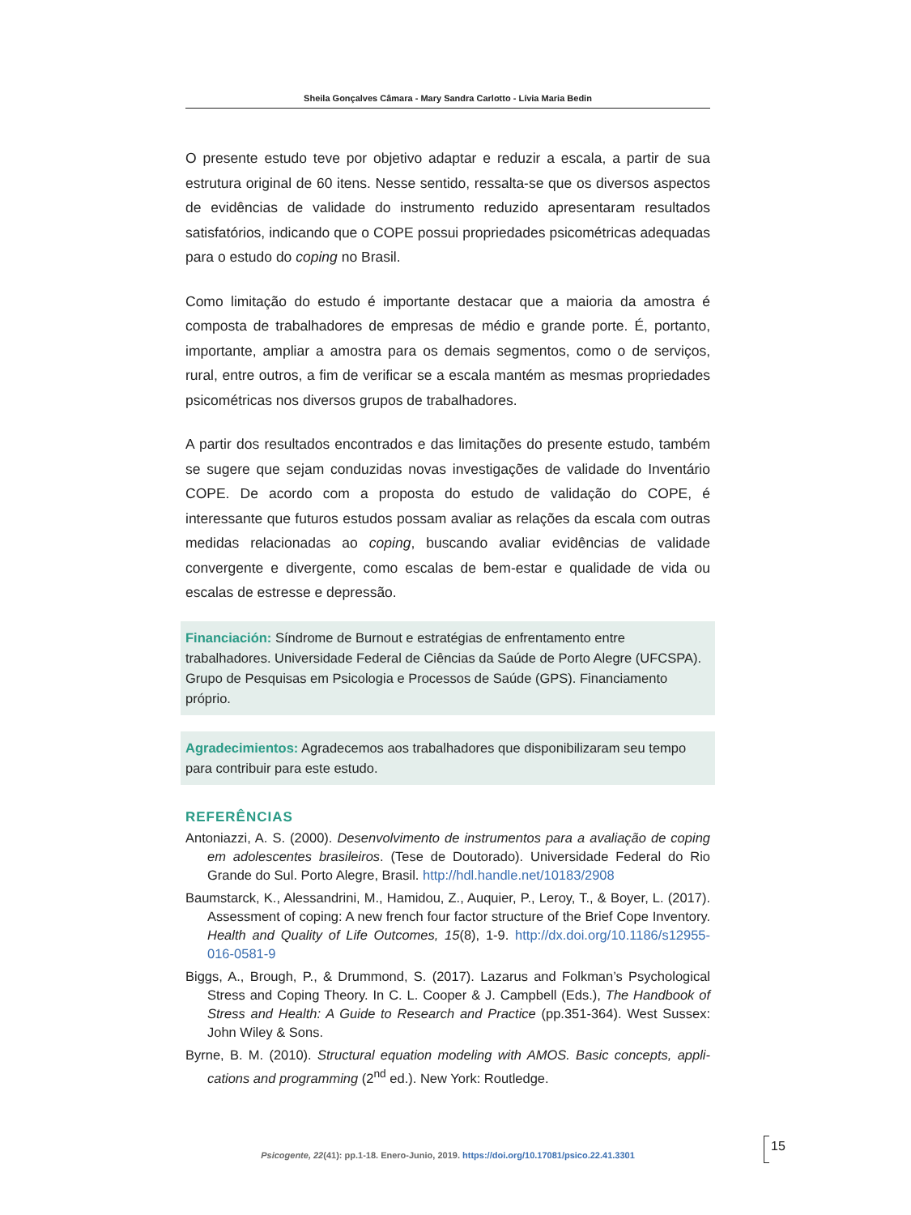Sheila Gonçalves Câmara - Mary Sandra Carlotto - Lívia Maria Bedin
O presente estudo teve por objetivo adaptar e reduzir a escala, a partir de sua estrutura original de 60 itens. Nesse sentido, ressalta-se que os diversos aspectos de evidências de validade do instrumento reduzido apresentaram resultados satisfatórios, indicando que o COPE possui propriedades psicomé­tricas adequadas para o estudo do coping no Brasil.
Como limitação do estudo é importante destacar que a maioria da amostra é composta de trabalhadores de empresas de médio e grande porte. É, portanto, importante, ampliar a amostra para os demais segmentos, como o de serviços, rural, entre outros, a fim de verificar se a escala mantém as mesmas propriedades psicométricas nos diversos grupos de trabalhadores.
A partir dos resultados encontrados e das limitações do presente estudo, também se sugere que sejam conduzidas novas investigações de validade do Inventário COPE. De acordo com a proposta do estudo de validação do COPE, é interessante que futuros estudos possam avaliar as relações da escala com outras medidas relacionadas ao coping, buscando avaliar evidências de validade convergente e divergente, como escalas de bem-estar e qualidade de vida ou escalas de estresse e depressão.
Financiación: Síndrome de Burnout e estratégias de enfrentamento entre trabalhadores. Universidade Federal de Ciências da Saúde de Porto Alegre (UFCSPA). Grupo de Pesquisas em Psicologia e Processos de Saúde (GPS). Financiamento próprio.
Agradecimientos: Agradecemos aos trabalhadores que disponibilizaram seu tempo para contribuir para este estudo.
REFERÊNCIAS
Antoniazzi, A. S. (2000). Desenvolvimento de instrumentos para a avaliação de coping em adolescentes brasileiros. (Tese de Doutorado). Universidade Federal do Rio Grande do Sul. Porto Alegre, Brasil. http://hdl.handle.net/10183/2908
Baumstarck, K., Alessandrini, M., Hamidou, Z., Auquier, P., Leroy, T., & Boyer, L. (2017). Assessment of coping: A new french four factor structure of the Brief Cope Inventory. Health and Quality of Life Outcomes, 15(8), 1-9. http://dx.doi.org/10.1186/s12955-016-0581-9
Biggs, A., Brough, P., & Drummond, S. (2017). Lazarus and Folkman’s Psychological Stress and Coping Theory. In C. L. Cooper & J. Campbell (Eds.), The Handbook of Stress and Health: A Guide to Research and Practice (pp.351-364). West Sussex: John Wiley & Sons.
Byrne, B. M. (2010). Structural equation modeling with AMOS. Basic concepts, appli­cations and programming (2<sup>nd</sup> ed.). New York: Routledge.
Psicogente, 22(41): pp.1-18. Enero-Junio, 2019. https://doi.org/10.17081/psico.22.41.3301
15